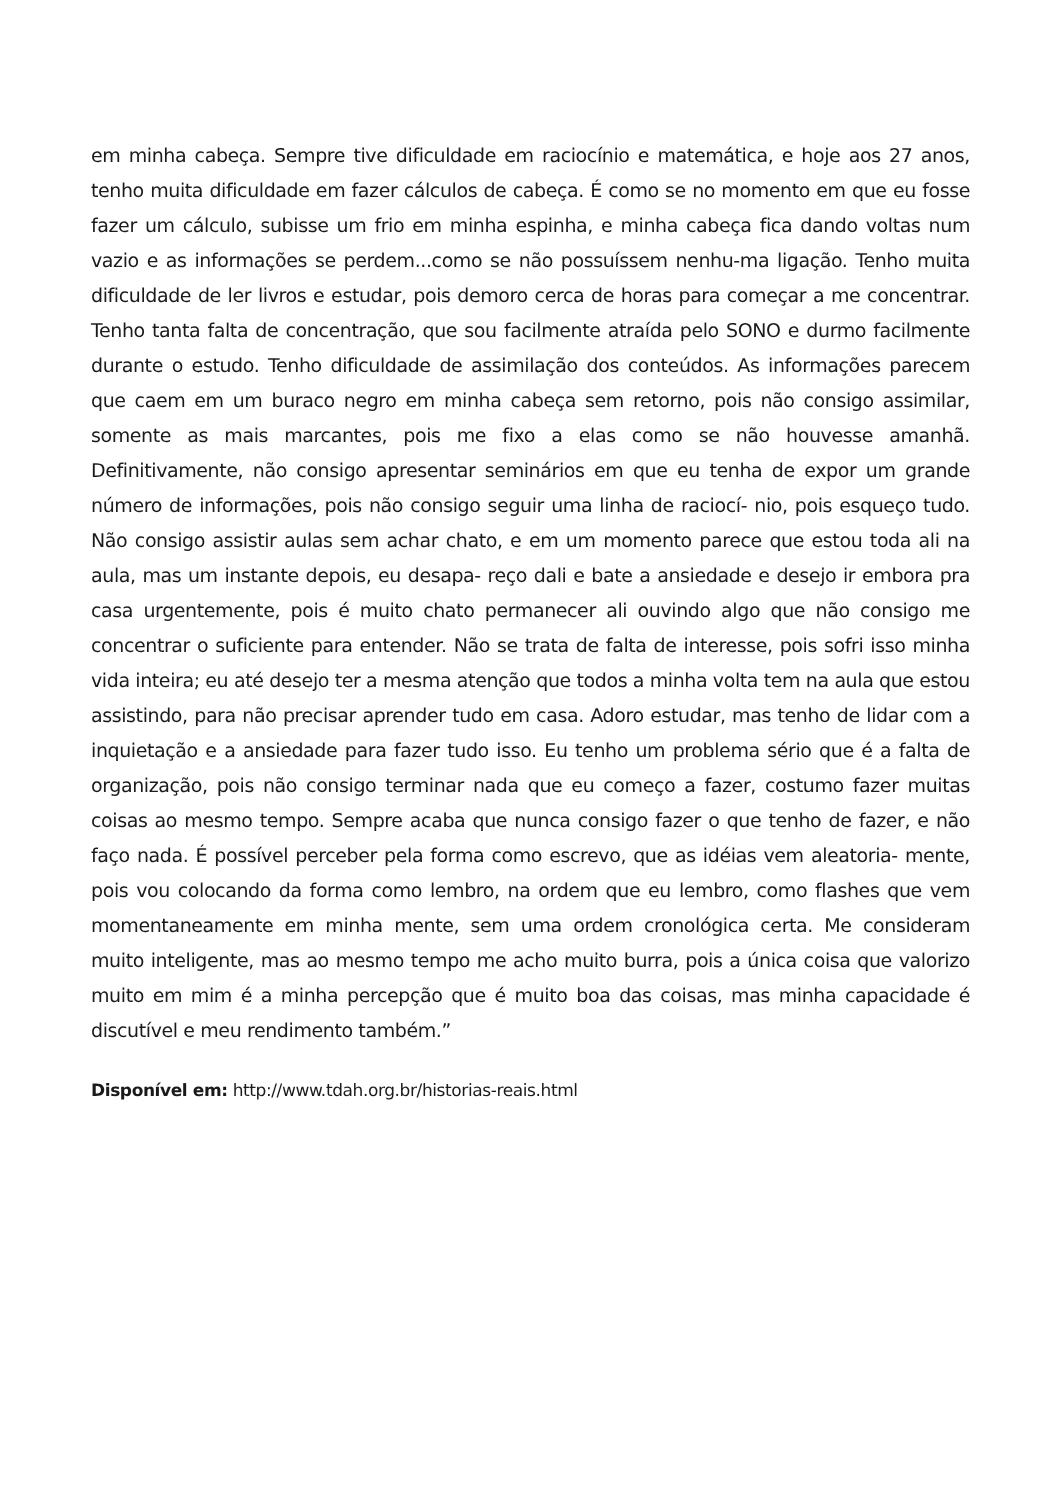em minha cabeça. Sempre tive dificuldade em raciocínio e matemática, e hoje aos 27 anos, tenho muita dificuldade em fazer cálculos de cabeça. É como se no momento em que eu fosse fazer um cálculo, subisse um frio em minha espinha, e minha cabeça fica dando voltas num vazio e as informações se perdem...como se não possuíssem nenhu-ma ligação. Tenho muita dificuldade de ler livros e estudar, pois demoro cerca de horas para começar a me concentrar. Tenho tanta falta de concentração, que sou facilmente atraída pelo SONO e durmo facilmente durante o estudo. Tenho dificuldade de assimilação dos conteúdos. As informações parecem que caem em um buraco negro em minha cabeça sem retorno, pois não consigo assimilar, somente as mais marcantes, pois me fixo a elas como se não houvesse amanhã. Definitivamente, não consigo apresentar seminários em que eu tenha de expor um grande número de informações, pois não consigo seguir uma linha de raciocí- nio, pois esqueço tudo. Não consigo assistir aulas sem achar chato, e em um momento parece que estou toda ali na aula, mas um instante depois, eu desapa- reço dali e bate a ansiedade e desejo ir embora pra casa urgentemente, pois é muito chato permanecer ali ouvindo algo que não consigo me concentrar o suficiente para entender. Não se trata de falta de interesse, pois sofri isso minha vida inteira; eu até desejo ter a mesma atenção que todos a minha volta tem na aula que estou assistindo, para não precisar aprender tudo em casa. Adoro estudar, mas tenho de lidar com a inquietação e a ansiedade para fazer tudo isso. Eu tenho um problema sério que é a falta de organização, pois não consigo terminar nada que eu começo a fazer, costumo fazer muitas coisas ao mesmo tempo. Sempre acaba que nunca consigo fazer o que tenho de fazer, e não faço nada. É possível perceber pela forma como escrevo, que as idéias vem aleatoria- mente, pois vou colocando da forma como lembro, na ordem que eu lembro, como flashes que vem momentaneamente em minha mente, sem uma ordem cronológica certa. Me consideram muito inteligente, mas ao mesmo tempo me acho muito burra, pois a única coisa que valorizo muito em mim é a minha percepção que é muito boa das coisas, mas minha capacidade é discutível e meu rendimento também.”
Disponível em: http://www.tdah.org.br/historias-reais.html